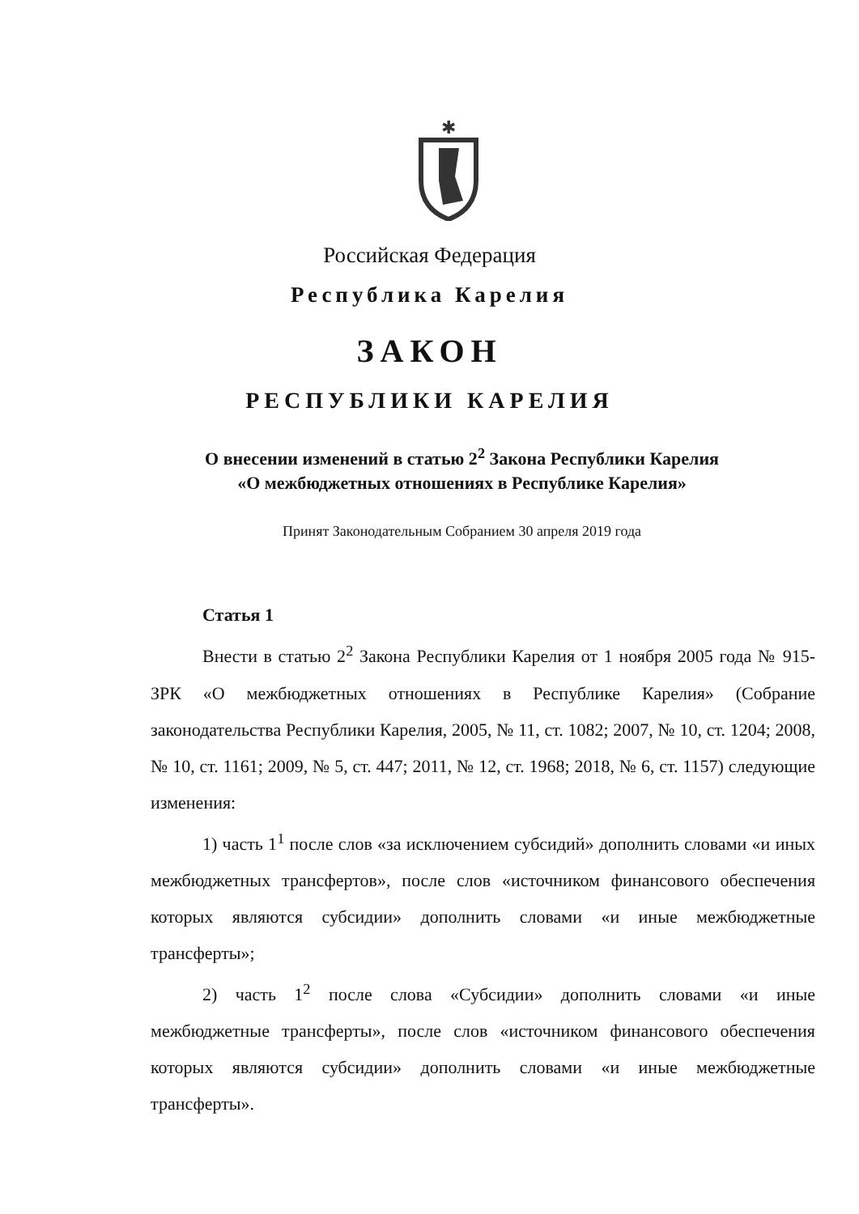✱
Российская Федерация
Республика Карелия
ЗАКОН
РЕСПУБЛИКИ КАРЕЛИЯ
О внесении изменений в статью 2<sup>2</sup> Закона Республики Карелия
«О межбюджетных отношениях в Республике Карелия»
Принят Законодательным Собранием 30 апреля 2019 года
Статья 1
Внести в статью 2<sup>2</sup> Закона Республики Карелия от 1 ноября 2005 года № 915-ЗРК «О межбюджетных отношениях в Республике Карелия» (Собрание законодательства Республики Карелия, 2005, № 11, ст. 1082; 2007, № 10, ст. 1204; 2008, № 10, ст. 1161; 2009, № 5, ст. 447; 2011, № 12, ст. 1968; 2018, № 6, ст. 1157) следующие изменения:
1) часть 1<sup>1</sup> после слов «за исключением субсидий» дополнить словами «и иных межбюджетных трансфертов», после слов «источником финансового обеспечения которых являются субсидии» дополнить словами «и иные межбюджетные трансферты»;
2) часть 1<sup>2</sup> после слова «Субсидии» дополнить словами «и иные межбюджетные трансферты», после слов «источником финансового обеспечения которых являются субсидии» дополнить словами «и иные межбюджетные трансферты».